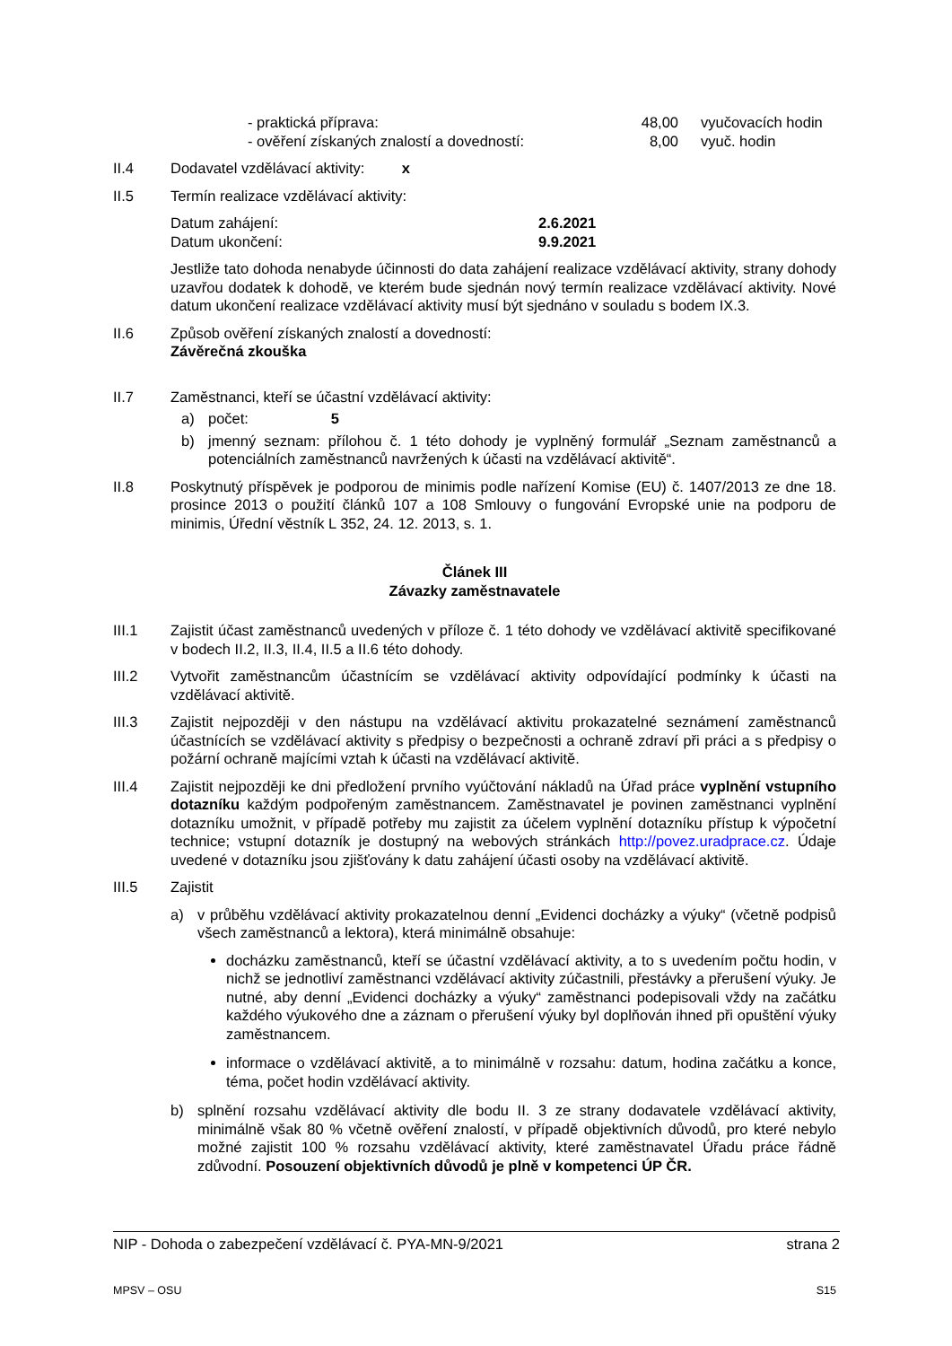- praktická příprava: 48,00 vyučovacích hodin
- ověření získaných znalostí a dovedností: 8,00 vyuč. hodin
II.4 Dodavatel vzdělávací aktivity: x
II.5 Termín realizace vzdělávací aktivity:
Datum zahájení: 2.6.2021
Datum ukončení: 9.9.2021
Jestliže tato dohoda nenabyde účinnosti do data zahájení realizace vzdělávací aktivity, strany dohody uzavřou dodatek k dohodě, ve kterém bude sjednán nový termín realizace vzdělávací aktivity. Nové datum ukončení realizace vzdělávací aktivity musí být sjednáno v souladu s bodem IX.3.
II.6 Způsob ověření získaných znalostí a dovedností:
Závěrečná zkouška
II.7 Zaměstnanci, kteří se účastní vzdělávací aktivity:
a) počet: 5
b) jmenný seznam: přílohou č. 1 této dohody je vyplněný formulář „Seznam zaměstnanců a potenciálních zaměstnanců navržených k účasti na vzdělávací aktivitě“.
II.8 Poskytnutý příspěvek je podporou de minimis podle nařízení Komise (EU) č. 1407/2013 ze dne 18. prosince 2013 o použití článků 107 a 108 Smlouvy o fungování Evropské unie na podporu de minimis, Úřední věstník L 352, 24. 12. 2013, s. 1.
Článek III
Závazky zaměstnavatele
III.1 Zajistit účast zaměstnanců uvedených v příloze č. 1 této dohody ve vzdělávací aktivitě specifikované v bodech II.2, II.3, II.4, II.5 a II.6 této dohody.
III.2 Vytvořit zaměstnancům účastnícím se vzdělávací aktivity odpovídající podmínky k účasti na vzdělávací aktivitě.
III.3 Zajistit nejpozději v den nástupu na vzdělávací aktivitu prokazatelné seznámení zaměstnanců účastnících se vzdělávací aktivity s předpisy o bezpečnosti a ochraně zdraví při práci a s předpisy o požární ochraně majícími vztah k účasti na vzdělávací aktivitě.
III.4 Zajistit nejpozději ke dni předložení prvního vyúčtování nákladů na Úřad práce vyplnění vstupního dotazníku každým podpořeným zaměstnancem. Zaměstnavatel je povinen zaměstnanci vyplnění dotazníku umožnit, v případě potřeby mu zajistit za účelem vyplnění dotazníku přístup k výpočetní technice; vstupní dotazník je dostupný na webových stránkách http://povez.uradprace.cz. Údaje uvedené v dotazníku jsou zjišťovány k datu zahájení účasti osoby na vzdělávací aktivitě.
III.5 Zajistit
a) v průběhu vzdělávací aktivity prokazatelnou denní „Evidenci docházky a výuky“ (včetně podpisů všech zaměstnanců a lektora), která minimálně obsahuje:
docházku zaměstnanců, kteří se účastní vzdělávací aktivity, a to s uvedením počtu hodin, v nichž se jednotliví zaměstnanci vzdělávací aktivity zúčastnili, přestávky a přerušení výuky. Je nutné, aby denní „Evidenci docházky a výuky“ zaměstnanci podepisovali vždy na začátku každého výukového dne a záznam o přerušení výuky byl doplňován ihned při opuštění výuky zaměstnancem.
informace o vzdělávací aktivitě, a to minimálně v rozsahu: datum, hodina začátku a konce, téma, počet hodin vzdělávací aktivity.
b) splnění rozsahu vzdělávací aktivity dle bodu II. 3 ze strany dodavatele vzdělávací aktivity, minimálně však 80 % včetně ověření znalostí, v případě objektivních důvodů, pro které nebylo možné zajistit 100 % rozsahu vzdělávací aktivity, které zaměstnavatel Úřadu práce řádně zdůvodní. Posouzení objektivních důvodů je plně v kompetenci ÚP ČR.
NIP - Dohoda o zabezpečení vzdělávací č. PYA-MN-9/2021 strana 2
MPSV – OSU S15